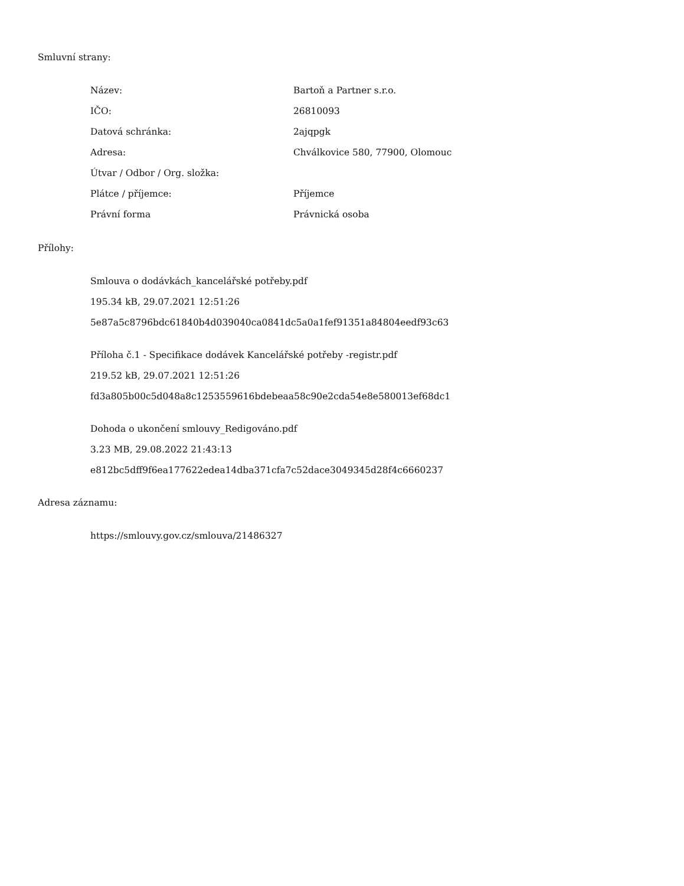Smluvní strany:
| Název: | Bartoň a Partner s.r.o. |
| IČO: | 26810093 |
| Datová schránka: | 2ajqpgk |
| Adresa: | Chválkovice 580, 77900, Olomouc |
| Útvar / Odbor / Org. složka: | |
| Plátce / příjemce: | Příjemce |
| Právní forma | Právnická osoba |
Přílohy:
Smlouva o dodávkách_kancelářské potřeby.pdf
195.34 kB, 29.07.2021 12:51:26
5e87a5c8796bdc61840b4d039040ca0841dc5a0a1fef91351a84804eedf93c63
Příloha č.1 - Specifikace dodávek Kancelářské potřeby -registr.pdf
219.52 kB, 29.07.2021 12:51:26
fd3a805b00c5d048a8c1253559616bdebeaa58c90e2cda54e8e580013ef68dc1
Dohoda o ukončení smlouvy_Redigováno.pdf
3.23 MB, 29.08.2022 21:43:13
e812bc5dff9f6ea177622edea14dba371cfa7c52dace3049345d28f4c6660237
Adresa záznamu:
https://smlouvy.gov.cz/smlouva/21486327